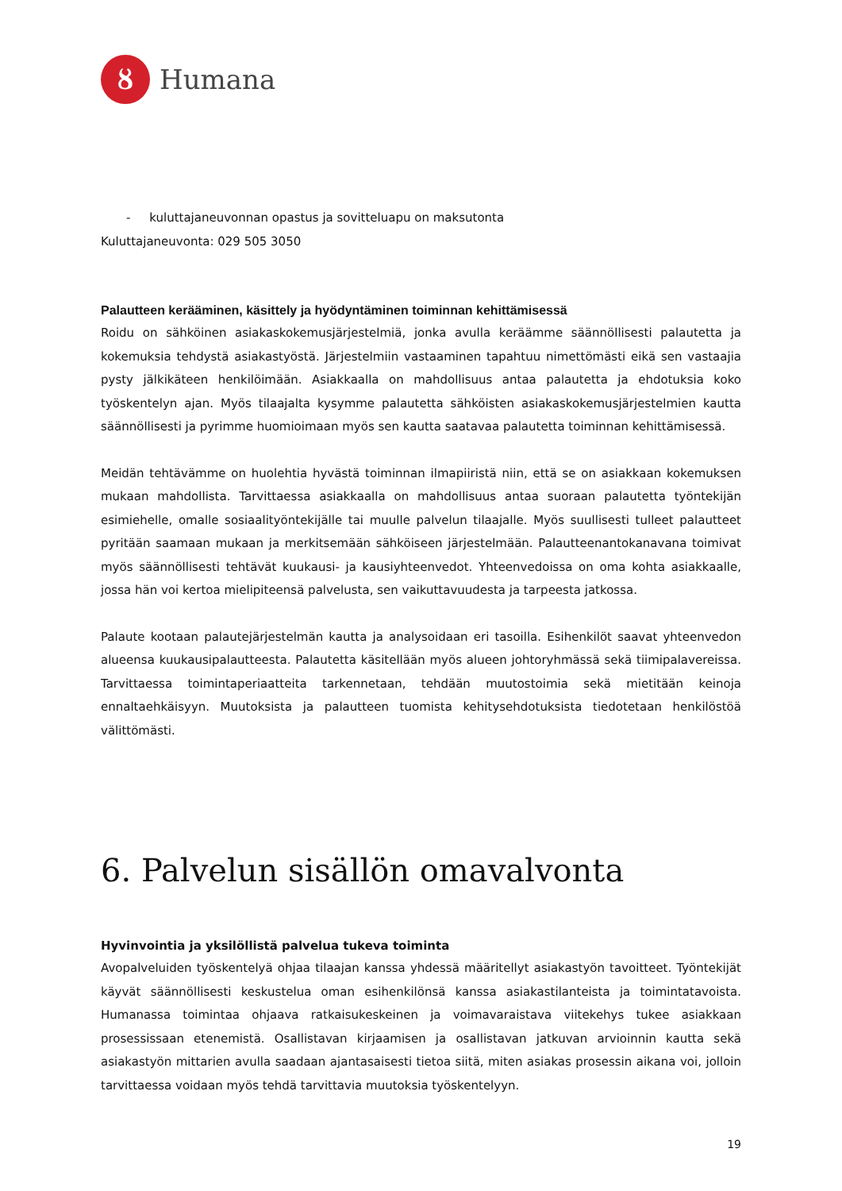ȣ
Humana
- kuluttajaneuvonnan opastus ja sovitteluapu on maksutonta
Kuluttajaneuvonta: 029 505 3050
Palautteen kerääminen, käsittely ja hyödyntäminen toiminnan kehittämisessä
Roidu on sähköinen asiakaskokemusjärjestelmiä, jonka avulla keräämme säännöllisesti palautetta ja kokemuksia tehdystä asiakastyöstä. Järjestelmiin vastaaminen tapahtuu nimettömästi eikä sen vastaajia pysty jälkikäteen henkilöimään. Asiakkaalla on mahdollisuus antaa palautetta ja ehdotuksia koko työskentelyn ajan. Myös tilaajalta kysymme palautetta sähköisten asiakaskokemusjärjestelmien kautta säännöllisesti ja pyrimme huomioimaan myös sen kautta saatavaa palautetta toiminnan kehittämisessä.
Meidän tehtävämme on huolehtia hyvästä toiminnan ilmapiiristä niin, että se on asiakkaan kokemuksen mukaan mahdollista. Tarvittaessa asiakkaalla on mahdollisuus antaa suoraan palautetta työntekijän esimiehelle, omalle sosiaalityöntekijälle tai muulle palvelun tilaajalle. Myös suullisesti tulleet palautteet pyritään saamaan mukaan ja merkitsemään sähköiseen järjestelmään. Palautteenantokanavana toimivat myös säännöllisesti tehtävät kuukausi- ja kausiyhteenvedot. Yhteenvedoissa on oma kohta asiakkaalle, jossa hän voi kertoa mielipiteensä palvelusta, sen vaikuttavuudesta ja tarpeesta jatkossa.
Palaute kootaan palautejärjestelmän kautta ja analysoidaan eri tasoilla. Esihenkilöt saavat yhteenvedon alueensa kuukausipalautteesta. Palautetta käsitellään myös alueen johtoryhmässä sekä tiimipalavereissa. Tarvittaessa toimintaperiaatteita tarkennetaan, tehdään muutostoimia sekä mietitään keinoja ennaltaehkäisyyn. Muutoksista ja palautteen tuomista kehitysehdotuksista tiedotetaan henkilöstöä välittömästi.
6. Palvelun sisällön omavalvonta
Hyvinvointia ja yksilöllistä palvelua tukeva toiminta
Avopalveluiden työskentelyä ohjaa tilaajan kanssa yhdessä määritellyt asiakastyön tavoitteet. Työntekijät käyvät säännöllisesti keskustelua oman esihenkilönsä kanssa asiakastilanteista ja toimintatavoista. Humanassa toimintaa ohjaava ratkaisukeskeinen ja voimavaraistava viitekehys tukee asiakkaan prosessissaan etenemistä. Osallistavan kirjaamisen ja osallistavan jatkuvan arvioinnin kautta sekä asiakastyön mittarien avulla saadaan ajantasaisesti tietoa siitä, miten asiakas prosessin aikana voi, jolloin tarvittaessa voidaan myös tehdä tarvittavia muutoksia työskentelyyn.
19